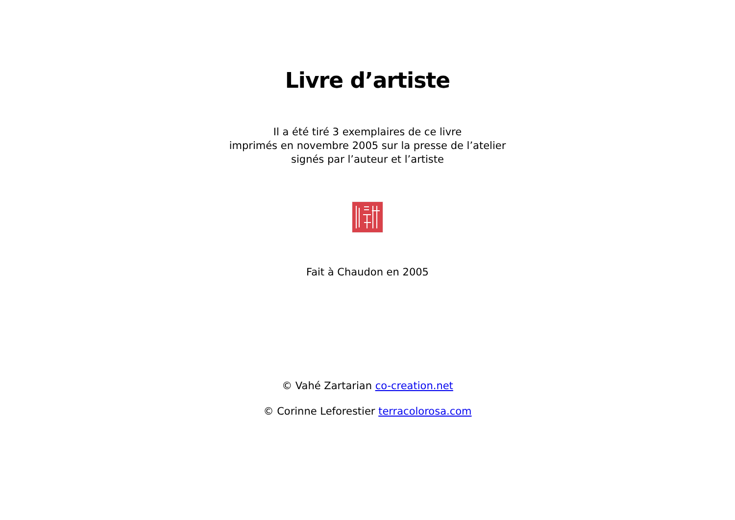Livre d’artiste
Il a été tiré 3 exemplaires de ce livre
imprimés en novembre 2005 sur la presse de l’atelier
signés par l’auteur et l’artiste
Fait à Chaudon en 2005
© Vahé Zartarian co-creation.net
© Corinne Leforestier terracolorosa.com